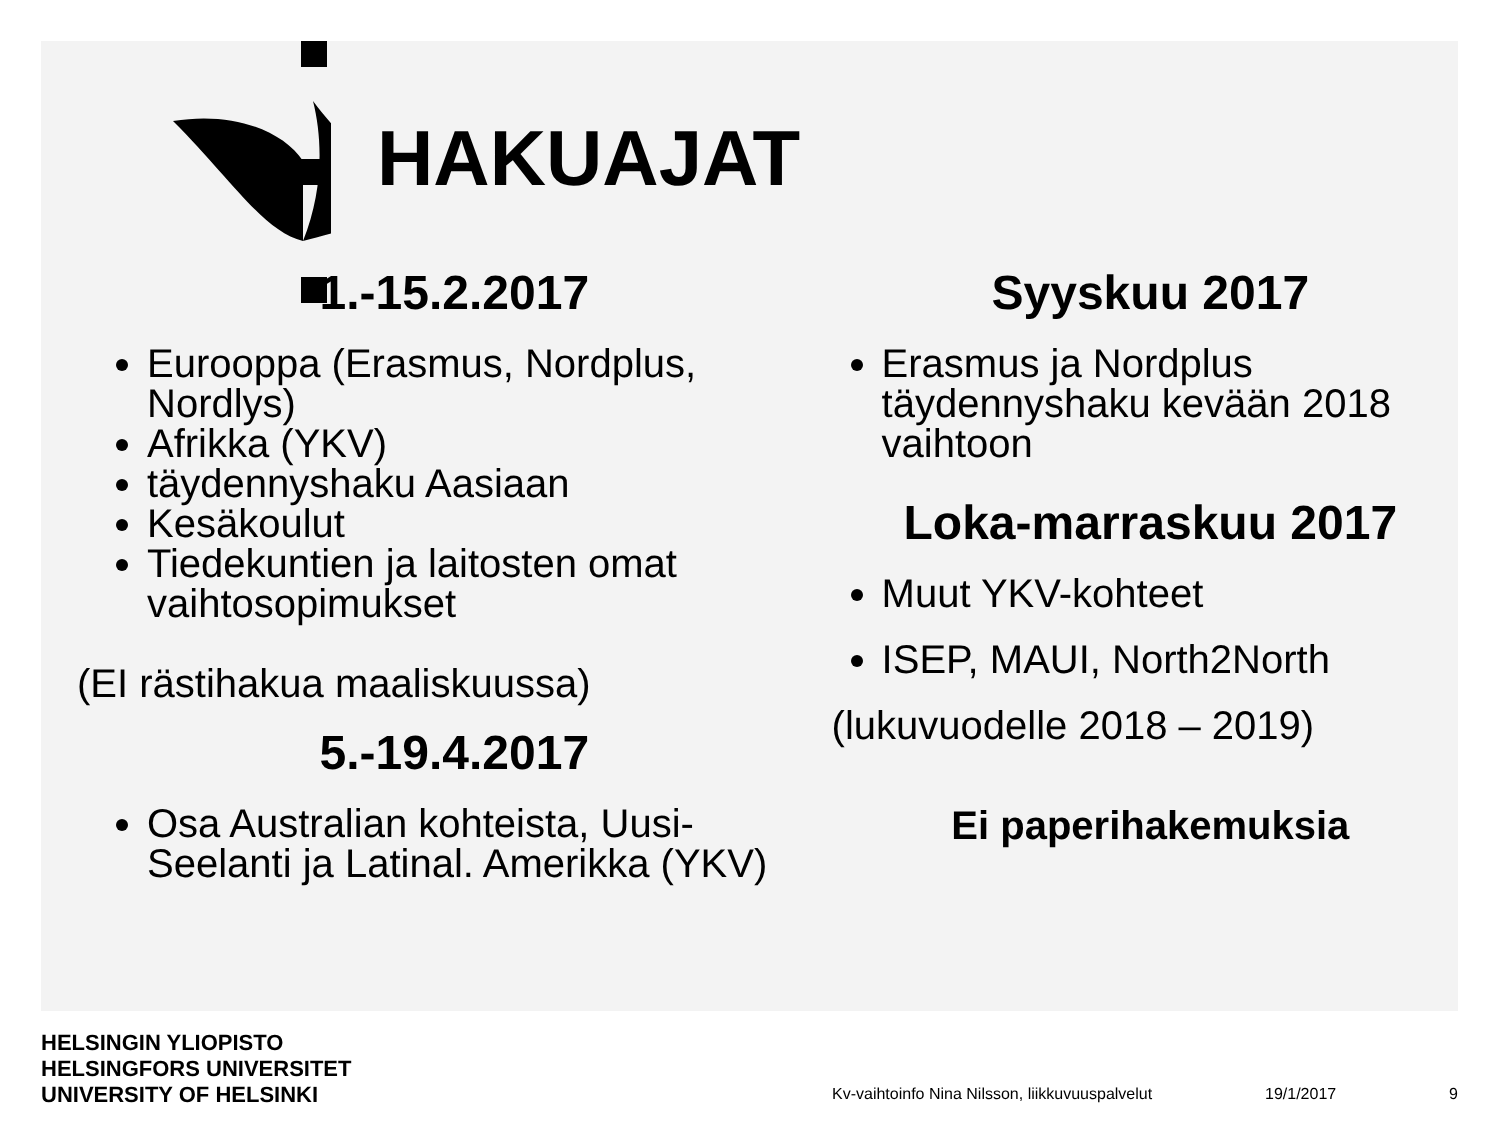HAKUAJAT
1.-15.2.2017
Eurooppa (Erasmus, Nordplus, Nordlys)
Afrikka (YKV)
täydennyshaku Aasiaan
Kesäkoulut
Tiedekuntien ja laitosten omat vaihtosopimukset
(EI rästihakua maaliskuussa)
5.-19.4.2017
Osa Australian kohteista, Uusi-Seelanti ja Latinal. Amerikka (YKV)
Syyskuu 2017
Erasmus ja Nordplus täydennyshaku kevään 2018 vaihtoon
Loka-marraskuu 2017
Muut YKV-kohteet
ISEP, MAUI, North2North
(lukuvuodelle 2018 – 2019)
Ei paperihakemuksia
HELSINGIN YLIOPISTO
HELSINGFORS UNIVERSITET
UNIVERSITY OF HELSINKI
Kv-vaihtoinfo Nina Nilsson, liikkuvuuspalvelut 19/1/2017 9